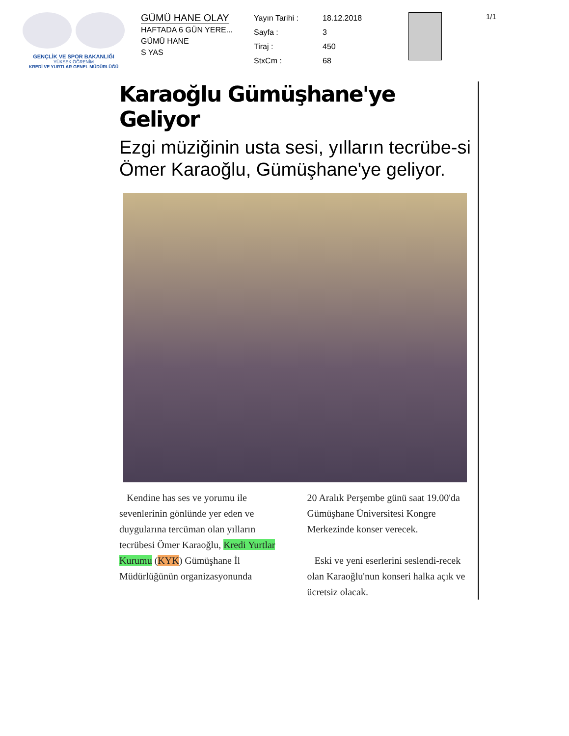GENÇLİK VE SPOR BAKANLIĞI
YÜKSEK ÖĞRENİM
KREDİ VE YURTLAR GENEL MÜDÜRLÜĞÜ
GÜMÜ HANE OLAY
HAFTADA 6 GÜN YERE...
GÜMÜ HANE
S YAS
Yayın Tarihi : 18.12.2018 Sayfa : 3 Tiraj : 450 StxCm : 68
1/1
Karaoğlu Gümüşhane'ye Geliyor
Ezgi müziğinin usta sesi, yılların tecrübe-si Ömer Karaoğlu, Gümüşhane'ye geliyor.
Kendine has ses ve yorumu ile sevenlerinin gönlünde yer eden ve duygularına tercüman olan yılların tecrübesi Ömer Karaoğlu, Kredi Yurtlar Kurumu (KYK) Gümüşhane İl Müdürlüğünün organizasyonunda
20 Aralık Perşembe günü saat 19.00'da Gümüşhane Üniversitesi Kongre Merkezinde konser verecek.
Eski ve yeni eserlerini seslendi-recek olan Karaoğlu'nun konseri halka açık ve ücretsiz olacak.